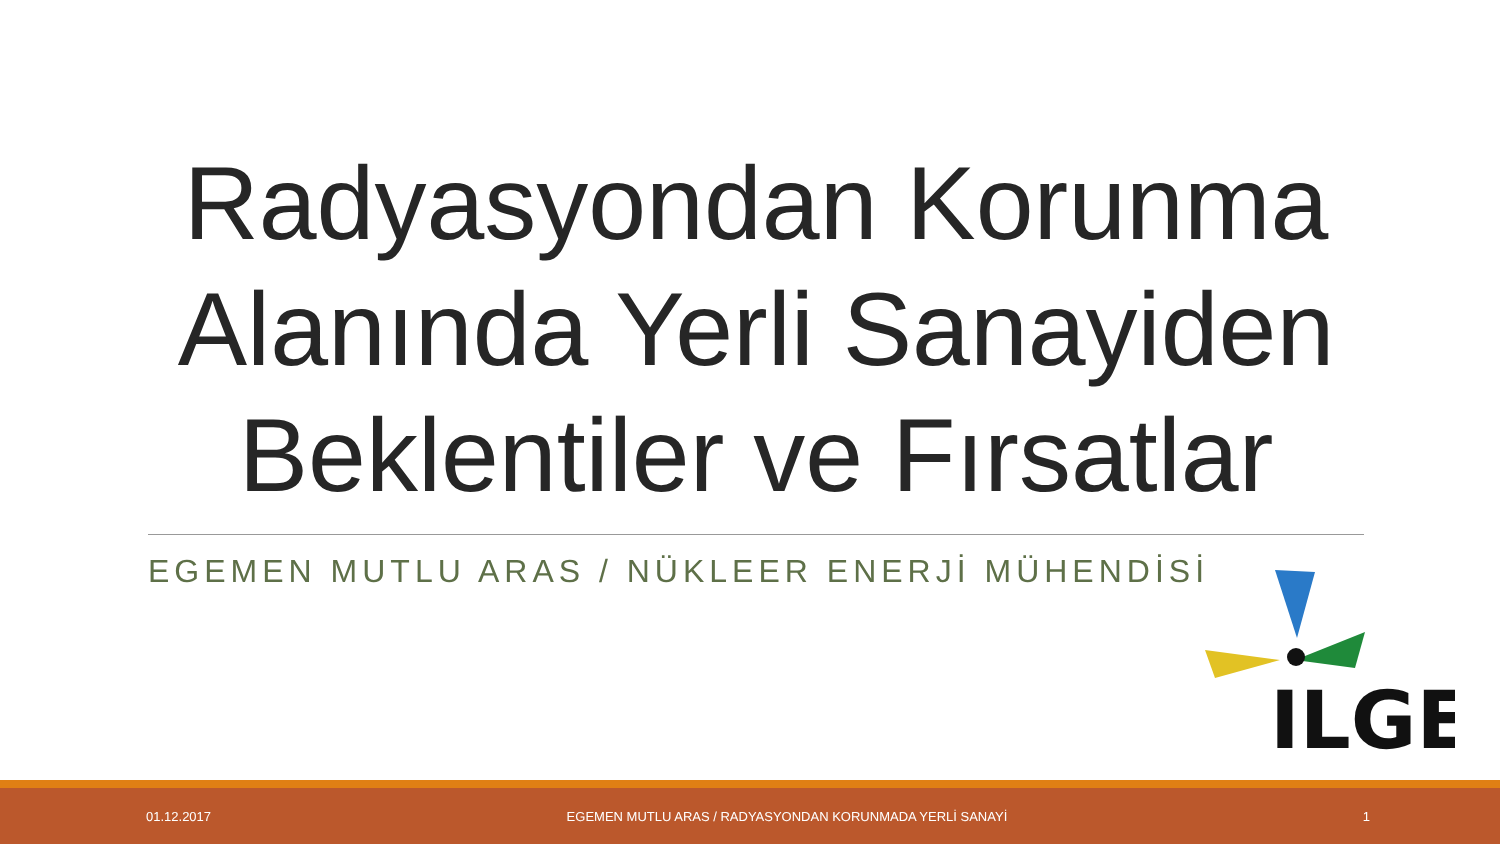Radyasyondan Korunma Alanında Yerli Sanayiden Beklentiler ve Fırsatlar
EGEMEN MUTLU ARAS / NÜKLEER ENERJİ MÜHENDİSİ
ILGE
01.12.2017 EGEMEN MUTLU ARAS / RADYASYONDAN KORUNMADA YERLİ SANAYİ 1